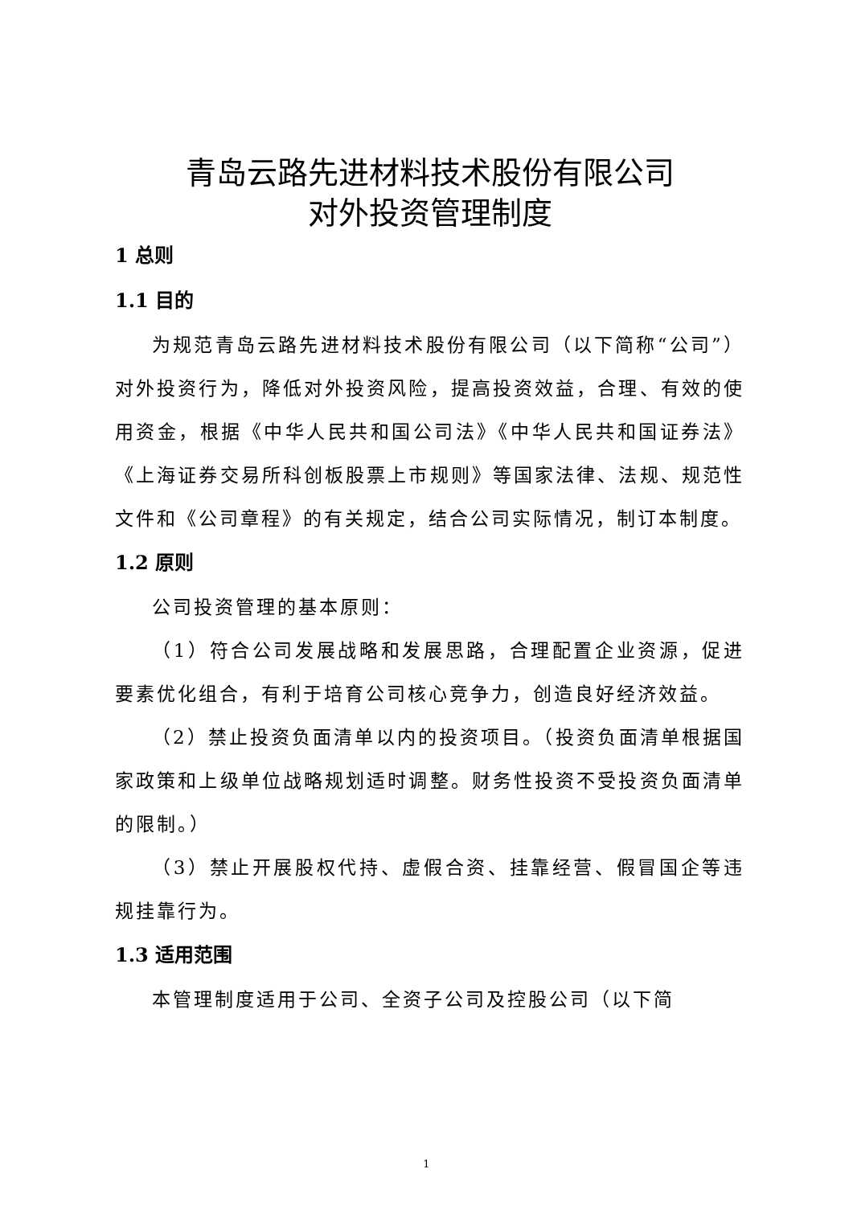青岛云路先进材料技术股份有限公司
对外投资管理制度
1 总则
1.1 目的
为规范青岛云路先进材料技术股份有限公司（以下简称“公司”）对外投资行为，降低对外投资风险，提高投资效益，合理、有效的使用资金，根据《中华人民共和国公司法》《中华人民共和国证券法》《上海证券交易所科创板股票上市规则》等国家法律、法规、规范性文件和《公司章程》的有关规定，结合公司实际情况，制订本制度。
1.2 原则
公司投资管理的基本原则：
（1）符合公司发展战略和发展思路，合理配置企业资源，促进要素优化组合，有利于培育公司核心竞争力，创造良好经济效益。
（2）禁止投资负面清单以内的投资项目。（投资负面清单根据国家政策和上级单位战略规划适时调整。财务性投资不受投资负面清单的限制。）
（3）禁止开展股权代持、虚假合资、挂靠经营、假冒国企等违规挂靠行为。
1.3 适用范围
本管理制度适用于公司、全资子公司及控股公司（以下简
1